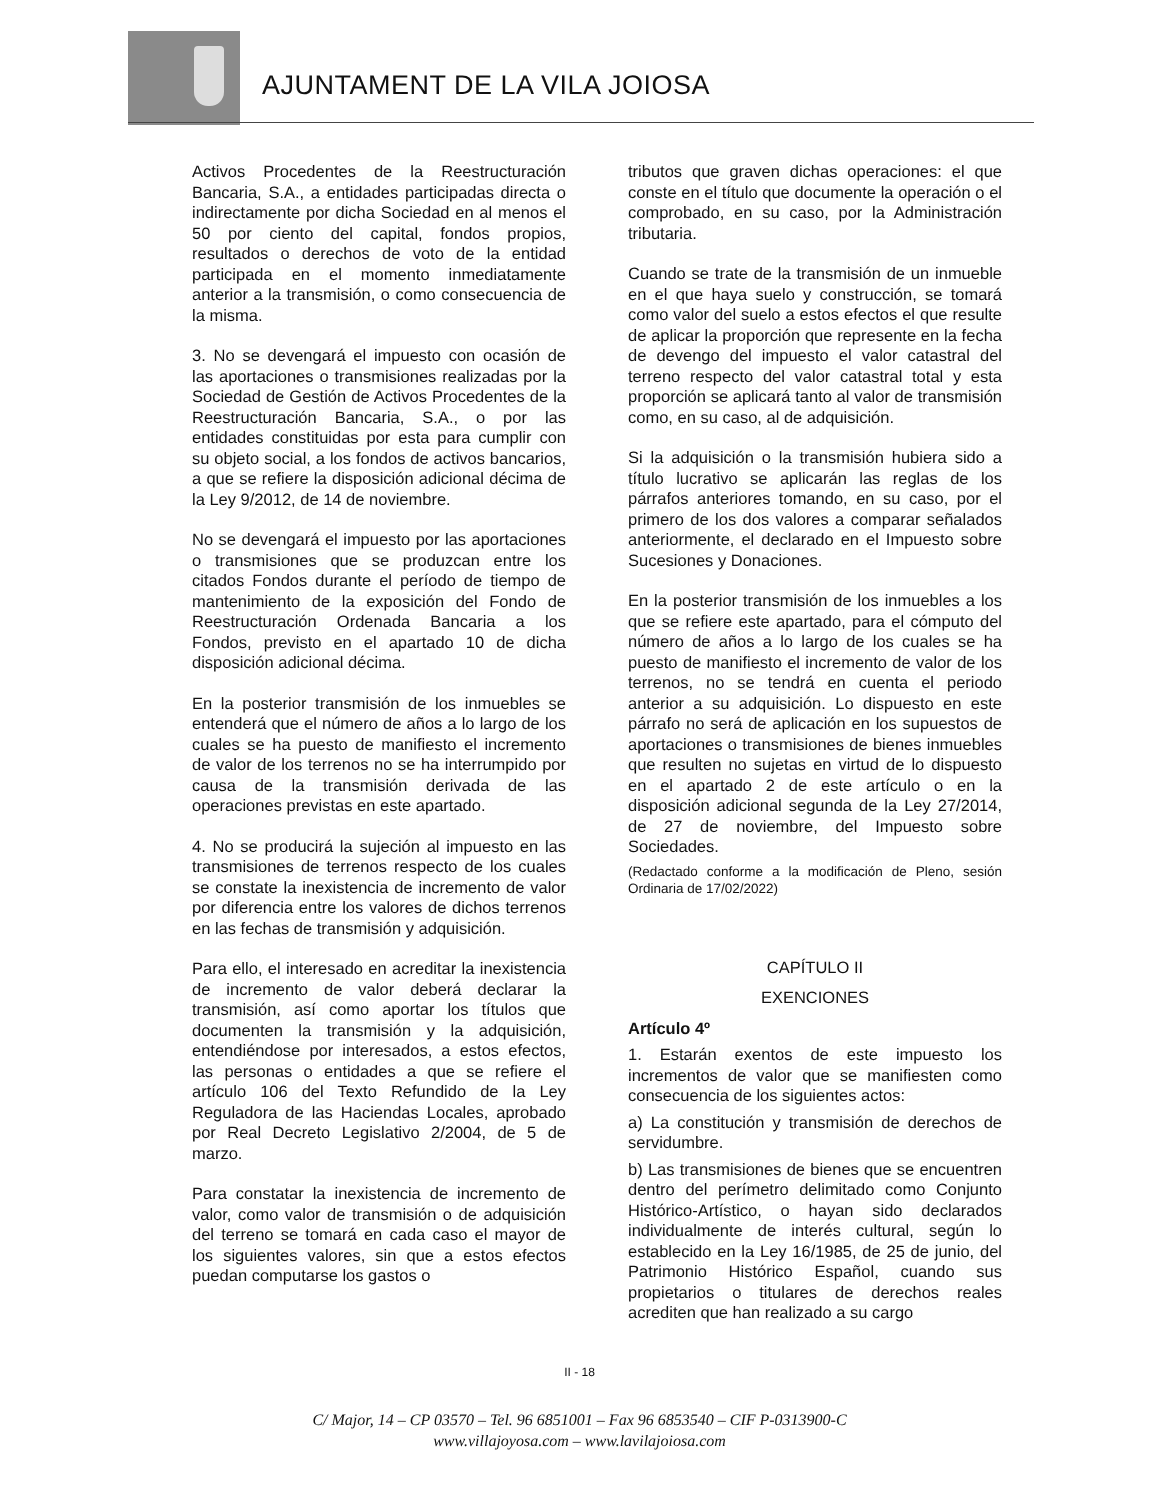AJUNTAMENT DE LA VILA JOIOSA
Activos Procedentes de la Reestructuración Bancaria, S.A., a entidades participadas directa o indirectamente por dicha Sociedad en al menos el 50 por ciento del capital, fondos propios, resultados o derechos de voto de la entidad participada en el momento inmediatamente anterior a la transmisión, o como consecuencia de la misma.
3. No se devengará el impuesto con ocasión de las aportaciones o transmisiones realizadas por la Sociedad de Gestión de Activos Procedentes de la Reestructuración Bancaria, S.A., o por las entidades constituidas por esta para cumplir con su objeto social, a los fondos de activos bancarios, a que se refiere la disposición adicional décima de la Ley 9/2012, de 14 de noviembre.
No se devengará el impuesto por las aportaciones o transmisiones que se produzcan entre los citados Fondos durante el período de tiempo de mantenimiento de la exposición del Fondo de Reestructuración Ordenada Bancaria a los Fondos, previsto en el apartado 10 de dicha disposición adicional décima.
En la posterior transmisión de los inmuebles se entenderá que el número de años a lo largo de los cuales se ha puesto de manifiesto el incremento de valor de los terrenos no se ha interrumpido por causa de la transmisión derivada de las operaciones previstas en este apartado.
4. No se producirá la sujeción al impuesto en las transmisiones de terrenos respecto de los cuales se constate la inexistencia de incremento de valor por diferencia entre los valores de dichos terrenos en las fechas de transmisión y adquisición.
Para ello, el interesado en acreditar la inexistencia de incremento de valor deberá declarar la transmisión, así como aportar los títulos que documenten la transmisión y la adquisición, entendiéndose por interesados, a estos efectos, las personas o entidades a que se refiere el artículo 106 del Texto Refundido de la Ley Reguladora de las Haciendas Locales, aprobado por Real Decreto Legislativo 2/2004, de 5 de marzo.
Para constatar la inexistencia de incremento de valor, como valor de transmisión o de adquisición del terreno se tomará en cada caso el mayor de los siguientes valores, sin que a estos efectos puedan computarse los gastos o
tributos que graven dichas operaciones: el que conste en el título que documente la operación o el comprobado, en su caso, por la Administración tributaria.
Cuando se trate de la transmisión de un inmueble en el que haya suelo y construcción, se tomará como valor del suelo a estos efectos el que resulte de aplicar la proporción que represente en la fecha de devengo del impuesto el valor catastral del terreno respecto del valor catastral total y esta proporción se aplicará tanto al valor de transmisión como, en su caso, al de adquisición.
Si la adquisición o la transmisión hubiera sido a título lucrativo se aplicarán las reglas de los párrafos anteriores tomando, en su caso, por el primero de los dos valores a comparar señalados anteriormente, el declarado en el Impuesto sobre Sucesiones y Donaciones.
En la posterior transmisión de los inmuebles a los que se refiere este apartado, para el cómputo del número de años a lo largo de los cuales se ha puesto de manifiesto el incremento de valor de los terrenos, no se tendrá en cuenta el periodo anterior a su adquisición. Lo dispuesto en este párrafo no será de aplicación en los supuestos de aportaciones o transmisiones de bienes inmuebles que resulten no sujetas en virtud de lo dispuesto en el apartado 2 de este artículo o en la disposición adicional segunda de la Ley 27/2014, de 27 de noviembre, del Impuesto sobre Sociedades.
(Redactado conforme a la modificación de Pleno, sesión Ordinaria de 17/02/2022)
CAPÍTULO II
EXENCIONES
Artículo 4º
1. Estarán exentos de este impuesto los incrementos de valor que se manifiesten como consecuencia de los siguientes actos:
a) La constitución y transmisión de derechos de servidumbre.
b) Las transmisiones de bienes que se encuentren dentro del perímetro delimitado como Conjunto Histórico-Artístico, o hayan sido declarados individualmente de interés cultural, según lo establecido en la Ley 16/1985, de 25 de junio, del Patrimonio Histórico Español, cuando sus propietarios o titulares de derechos reales acrediten que han realizado a su cargo
II - 18
C/ Major, 14 – CP 03570 – Tel. 96 6851001 – Fax 96 6853540 – CIF P-0313900-C
www.villajoyosa.com – www.lavilajoiosa.com